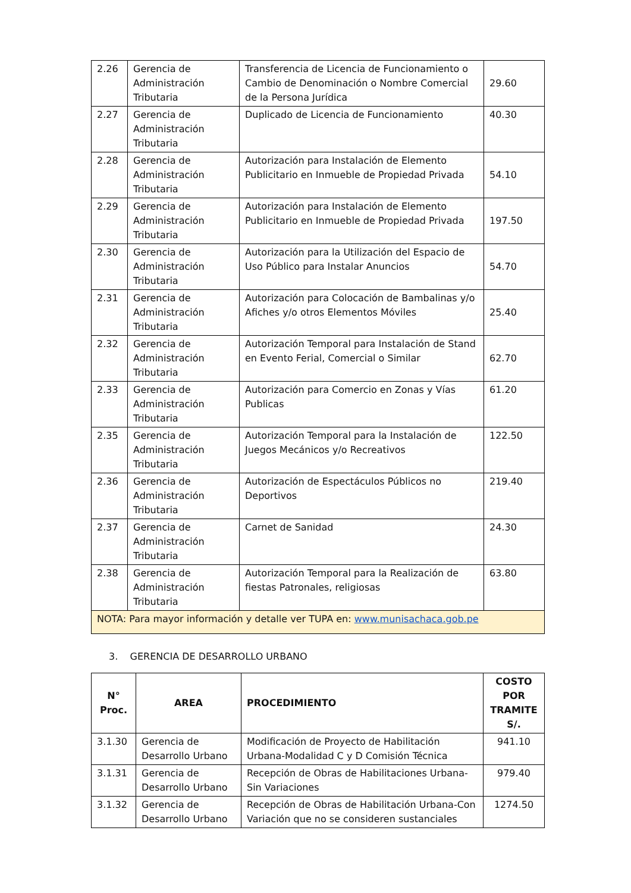| 2.26 | Gerencia de Administración Tributaria | Transferencia de Licencia de Funcionamiento o Cambio de Denominación o Nombre Comercial de la Persona Jurídica | 29.60 |
| 2.27 | Gerencia de Administración Tributaria | Duplicado de Licencia de Funcionamiento | 40.30 |
| 2.28 | Gerencia de Administración Tributaria | Autorización para Instalación de Elemento Publicitario en Inmueble de Propiedad Privada | 54.10 |
| 2.29 | Gerencia de Administración Tributaria | Autorización para Instalación de Elemento Publicitario en Inmueble de Propiedad Privada | 197.50 |
| 2.30 | Gerencia de Administración Tributaria | Autorización para la Utilización del Espacio de Uso Público para Instalar Anuncios | 54.70 |
| 2.31 | Gerencia de Administración Tributaria | Autorización para Colocación de Bambalinas y/o Afiches y/o otros Elementos Móviles | 25.40 |
| 2.32 | Gerencia de Administración Tributaria | Autorización Temporal para Instalación de Stand en Evento Ferial, Comercial o Similar | 62.70 |
| 2.33 | Gerencia de Administración Tributaria | Autorización para Comercio en Zonas y Vías Publicas | 61.20 |
| 2.35 | Gerencia de Administración Tributaria | Autorización Temporal para la Instalación de Juegos Mecánicos y/o Recreativos | 122.50 |
| 2.36 | Gerencia de Administración Tributaria | Autorización de Espectáculos Públicos no Deportivos | 219.40 |
| 2.37 | Gerencia de Administración Tributaria | Carnet de Sanidad | 24.30 |
| 2.38 | Gerencia de Administración Tributaria | Autorización Temporal para la Realización de fiestas Patronales, religiosas | 63.80 |
| NOTA: Para mayor información y detalle ver TUPA en: www.munisachaca.gob.pe | | | |
3. GERENCIA DE DESARROLLO URBANO
| N° Proc. | AREA | PROCEDIMIENTO | COSTO POR TRAMITE S/. |
| --- | --- | --- | --- |
| 3.1.30 | Gerencia de Desarrollo Urbano | Modificación de Proyecto de Habilitación Urbana-Modalidad C y D Comisión Técnica | 941.10 |
| 3.1.31 | Gerencia de Desarrollo Urbano | Recepción de Obras de Habilitaciones Urbana-Sin Variaciones | 979.40 |
| 3.1.32 | Gerencia de Desarrollo Urbano | Recepción de Obras de Habilitación Urbana-Con Variación que no se consideren sustanciales | 1274.50 |